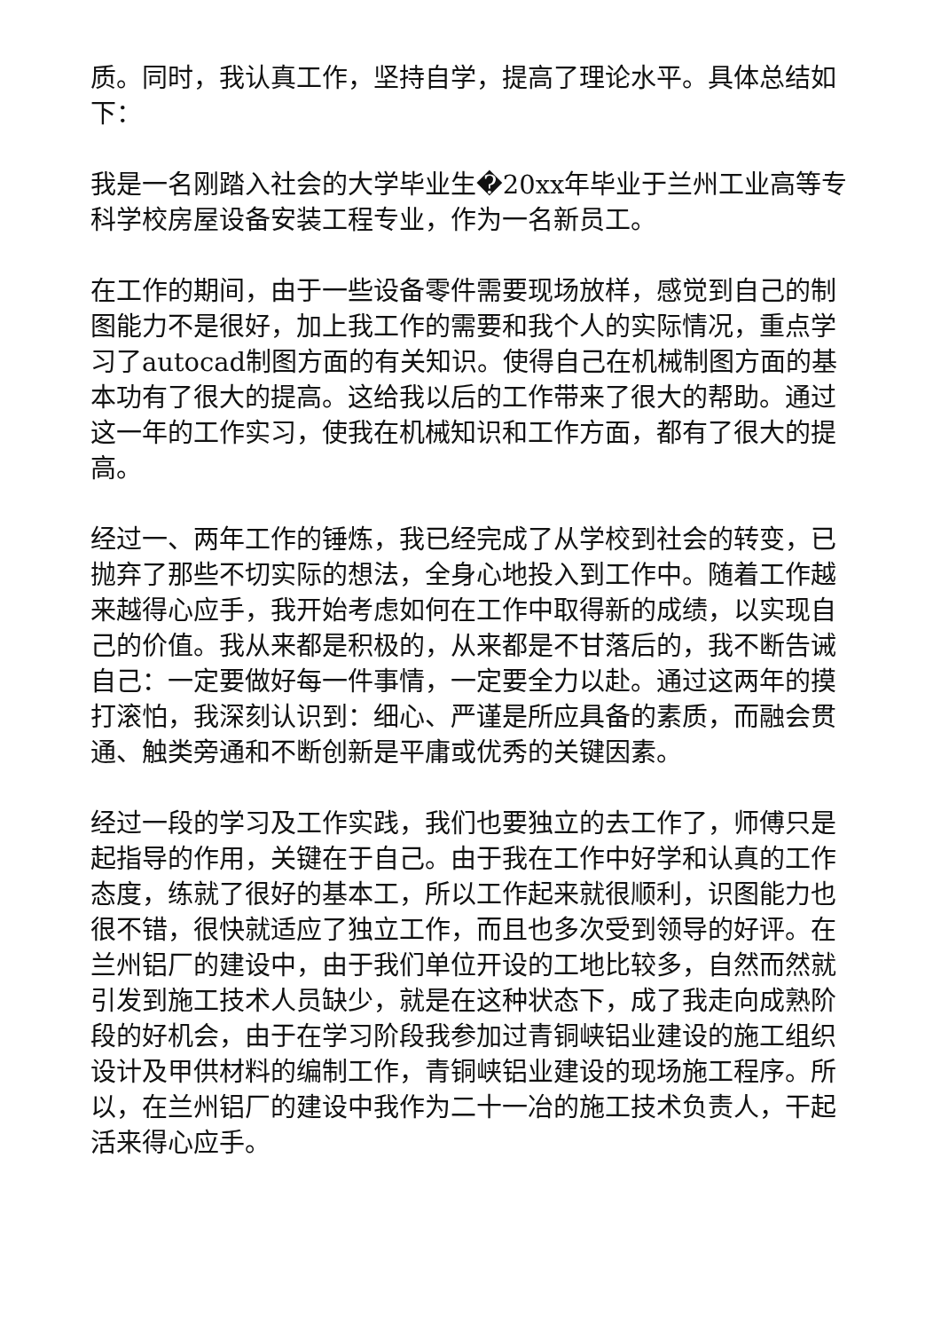质。同时，我认真工作，坚持自学，提高了理论水平。具体总结如下：
我是一名刚踏入社会的大学毕业生�20xx年毕业于兰州工业高等专科学校房屋设备安装工程专业，作为一名新员工。
在工作的期间，由于一些设备零件需要现场放样，感觉到自己的制图能力不是很好，加上我工作的需要和我个人的实际情况，重点学习了autocad制图方面的有关知识。使得自己在机械制图方面的基本功有了很大的提高。这给我以后的工作带来了很大的帮助。通过这一年的工作实习，使我在机械知识和工作方面，都有了很大的提高。
经过一、两年工作的锤炼，我已经完成了从学校到社会的转变，已抛弃了那些不切实际的想法，全身心地投入到工作中。随着工作越来越得心应手，我开始考虑如何在工作中取得新的成绩，以实现自己的价值。我从来都是积极的，从来都是不甘落后的，我不断告诫自己：一定要做好每一件事情，一定要全力以赴。通过这两年的摸打滚怕，我深刻认识到：细心、严谨是所应具备的素质，而融会贯通、触类旁通和不断创新是平庸或优秀的关键因素。
经过一段的学习及工作实践，我们也要独立的去工作了，师傅只是起指导的作用，关键在于自己。由于我在工作中好学和认真的工作态度，练就了很好的基本工，所以工作起来就很顺利，识图能力也很不错，很快就适应了独立工作，而且也多次受到领导的好评。在兰州铝厂的建设中，由于我们单位开设的工地比较多，自然而然就引发到施工技术人员缺少，就是在这种状态下，成了我走向成熟阶段的好机会，由于在学习阶段我参加过青铜峡铝业建设的施工组织设计及甲供材料的编制工作，青铜峡铝业建设的现场施工程序。所以，在兰州铝厂的建设中我作为二十一冶的施工技术负责人，干起活来得心应手。